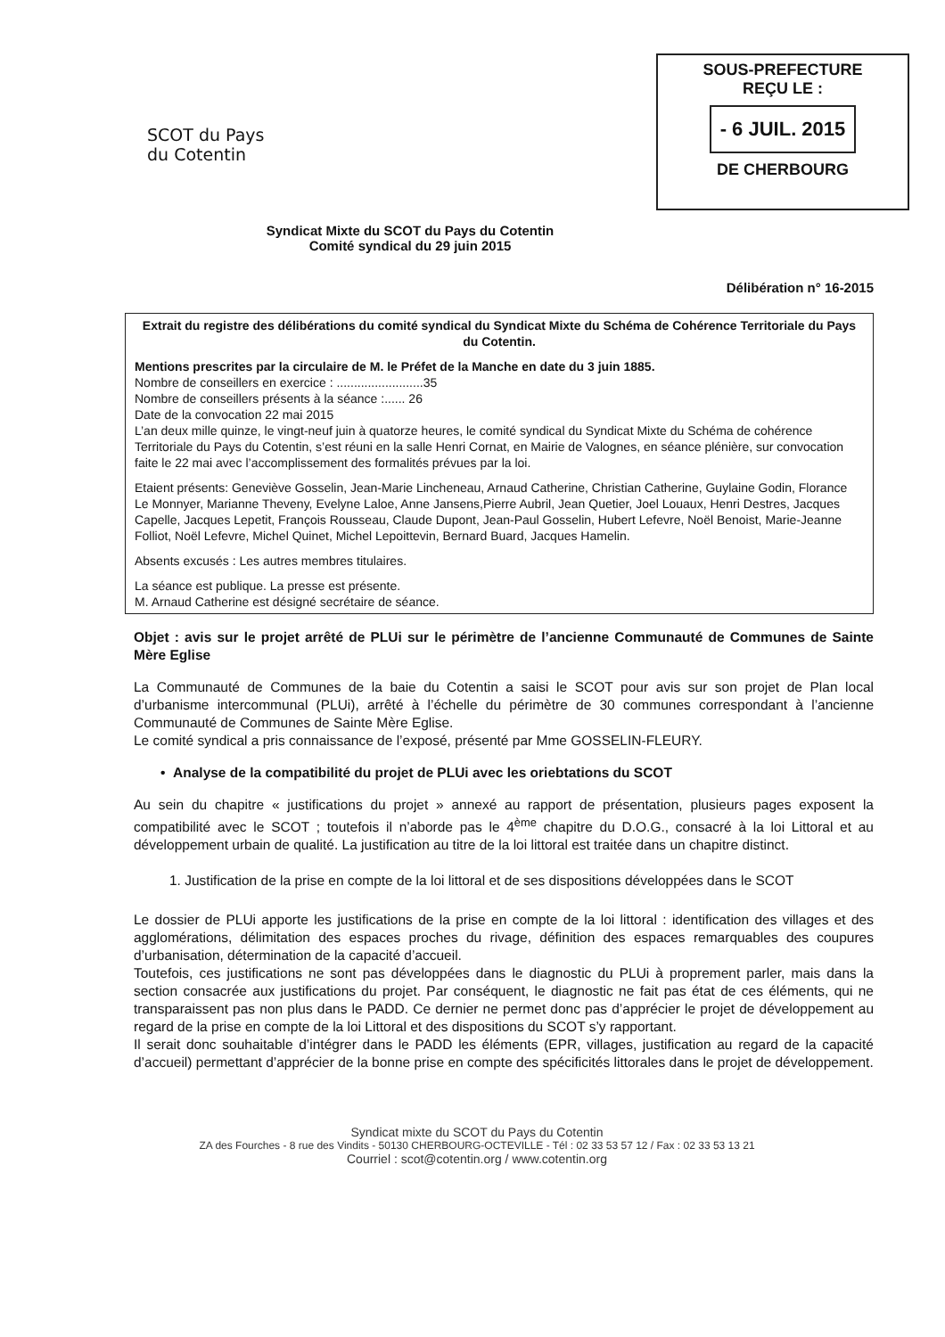SCOT du Pays
du Cotentin
SOUS-PREFECTURE
REÇU LE :
- 6 JUIL. 2015
DE CHERBOURG
Syndicat Mixte du SCOT du Pays du Cotentin
Comité syndical du 29 juin 2015
Délibération n° 16-2015
Extrait du registre des délibérations du comité syndical du Syndicat Mixte du Schéma de Cohérence Territoriale du Pays du Cotentin.
Mentions prescrites par la circulaire de M. le Préfet de la Manche en date du 3 juin 1885.
Nombre de conseillers en exercice : .........................35
Nombre de conseillers présents à la séance :...... 26
Date de la convocation 22 mai 2015
L’an deux mille quinze, le vingt-neuf juin à quatorze heures, le comité syndical du Syndicat Mixte du Schéma de cohérence Territoriale du Pays du Cotentin, s’est réuni en la salle Henri Cornat, en Mairie de Valognes, en séance plénière, sur convocation faite le 22 mai avec l’accomplissement des formalités prévues par la loi.
Etaient présents: Geneviève Gosselin, Jean-Marie Lincheneau, Arnaud Catherine, Christian Catherine, Guylaine Godin, Florance Le Monnyer, Marianne Theveny, Evelyne Laloe, Anne Jansens,Pierre Aubril, Jean Quetier, Joel Louaux, Henri Destres, Jacques Capelle, Jacques Lepetit, François Rousseau, Claude Dupont, Jean-Paul Gosselin, Hubert Lefevre, Noël Benoist, Marie-Jeanne Folliot, Noël Lefevre, Michel Quinet, Michel Lepoittevin, Bernard Buard, Jacques Hamelin.
Absents excusés : Les autres membres titulaires.
La séance est publique. La presse est présente.
M. Arnaud Catherine est désigné secrétaire de séance.
Objet : avis sur le projet arrêté de PLUi sur le périmètre de l’ancienne Communauté de Communes de Sainte Mère Eglise
La Communauté de Communes de la baie du Cotentin a saisi le SCOT pour avis sur son projet de Plan local d’urbanisme intercommunal (PLUi), arrêté à l’échelle du périmètre de 30 communes correspondant à l’ancienne Communauté de Communes de Sainte Mère Eglise.
Le comité syndical a pris connaissance de l’exposé, présenté par Mme GOSSELIN-FLEURY.
• Analyse de la compatibilité du projet de PLUi avec les oriebtations du SCOT
Au sein du chapitre « justifications du projet » annexé au rapport de présentation, plusieurs pages exposent la compatibilité avec le SCOT ; toutefois il n’aborde pas le 4<sup>ème</sup> chapitre du D.O.G., consacré à la loi Littoral et au développement urbain de qualité. La justification au titre de la loi littoral est traitée dans un chapitre distinct.
1. Justification de la prise en compte de la loi littoral et de ses dispositions développées dans le SCOT
Le dossier de PLUi apporte les justifications de la prise en compte de la loi littoral : identification des villages et des agglomérations, délimitation des espaces proches du rivage, définition des espaces remarquables des coupures d’urbanisation, détermination de la capacité d’accueil.
Toutefois, ces justifications ne sont pas développées dans le diagnostic du PLUi à proprement parler, mais dans la section consacrée aux justifications du projet. Par conséquent, le diagnostic ne fait pas état de ces éléments, qui ne transparaissent pas non plus dans le PADD. Ce dernier ne permet donc pas d’apprécier le projet de développement au regard de la prise en compte de la loi Littoral et des dispositions du SCOT s’y rapportant.
Il serait donc souhaitable d’intégrer dans le PADD les éléments (EPR, villages, justification au regard de la capacité d’accueil) permettant d’apprécier de la bonne prise en compte des spécificités littorales dans le projet de développement.
Syndicat mixte du SCOT du Pays du Cotentin
ZA des Fourches - 8 rue des Vindits - 50130 CHERBOURG-OCTEVILLE - Tél : 02 33 53 57 12 / Fax : 02 33 53 13 21
Courriel : scot@cotentin.org / www.cotentin.org